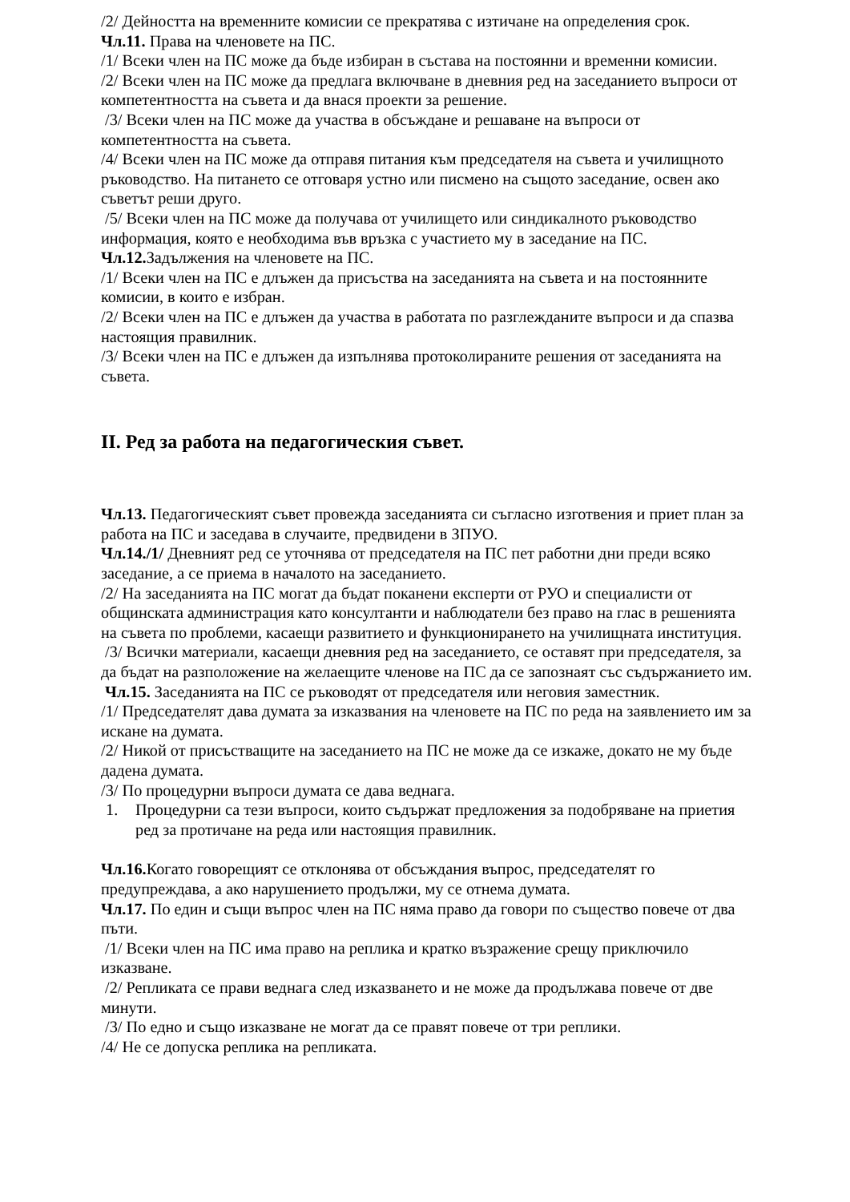/2/ Дейността на временните комисии се прекратява с изтичане на определения срок.
Чл.11. Права на членовете на ПС.
/1/ Всеки член на ПС може да бъде избиран в състава на постоянни и временни комисии.
/2/ Всеки член на ПС може да предлага включване в дневния ред на заседанието въпроси от компетентността на съвета и да внася проекти за решение.
/3/ Всеки член на ПС може да участва в обсъждане и решаване на въпроси от компетентността на съвета.
/4/ Всеки член на ПС може да отправя питания към председателя на съвета и училищното ръководство. На питането се отговаря устно или писмено на същото заседание, освен ако съветът реши друго.
/5/ Всеки член на ПС може да получава от училището или синдикалното ръководство информация, която е необходима във връзка с участието му в заседание на ПС.
Чл.12. Задължения на членовете на ПС.
/1/ Всеки член на ПС е длъжен да присъства на заседанията на съвета и на постоянните комисии, в които е избран.
/2/ Всеки член на ПС е длъжен да участва в работата по разглежданите въпроси и да спазва настоящия правилник.
/3/ Всеки член на ПС е длъжен да изпълнява протоколираните решения от заседанията на съвета.
II. Ред за работа на педагогическия съвет.
Чл.13. Педагогическият съвет провежда заседанията си съгласно изготвения и приет план за работа на ПС и заседава в случаите, предвидени в ЗПУО.
Чл.14./1/ Дневният ред се уточнява от председателя на ПС пет работни дни преди всяко заседание, а се приема в началото на заседанието.
/2/ На заседанията на ПС могат да бъдат поканени експерти от РУО и специалисти от общинската администрация като консултанти и наблюдатели без право на глас в решенията на съвета по проблеми, касаещи развитието и функционирането на училищната институция.
/3/ Всички материали, касаещи дневния ред на заседанието, се оставят при председателя, за да бъдат на разположение на желаещите членове на ПС да се запознаят със съдържанието им.
Чл.15. Заседанията на ПС се ръководят от председателя или неговия заместник.
/1/ Председателят дава думата за изказвания на членовете на ПС по реда на заявлението им за искане на думата.
/2/ Никой от присъстващите на заседанието на ПС не може да се изкаже, докато не му бъде дадена думата.
/3/ По процедурни въпроси думата се дава веднага.
1. Процедурни са тези въпроси, които съдържат предложения за подобряване на приетия ред за протичане на реда или настоящия правилник.
Чл.16. Когато говорещият се отклонява от обсъждания въпрос, председателят го предупреждава, а ако нарушението продължи, му се отнема думата.
Чл.17. По един и същи въпрос член на ПС няма право да говори по същество повече от два пъти.
/1/ Всеки член на ПС има право на реплика и кратко възражение срещу приключило изказване.
/2/ Репликата се прави веднага след изказването и не може да продължава повече от две минути.
/3/ По едно и също изказване не могат да се правят повече от три реплики.
/4/ Не се допуска реплика на репликата.